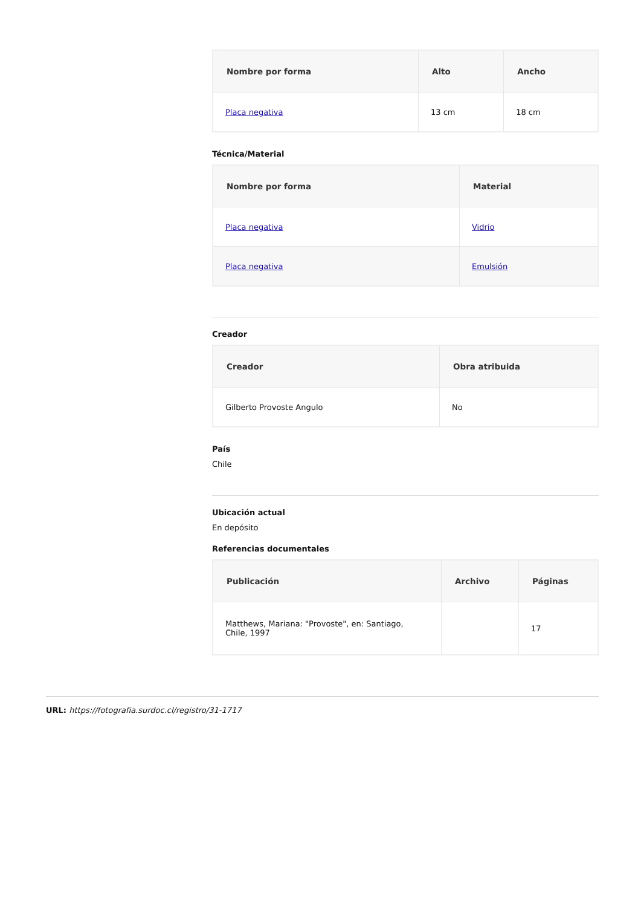| Nombre por forma | Alto | Ancho |
| --- | --- | --- |
| Placa negativa | 13 cm | 18 cm |
Técnica/Material
| Nombre por forma | Material |
| --- | --- |
| Placa negativa | Vidrio |
| Placa negativa | Emulsión |
Creador
| Creador | Obra atribuida |
| --- | --- |
| Gilberto Provoste Angulo | No |
País
Chile
Ubicación actual
En depósito
Referencias documentales
| Publicación | Archivo | Páginas |
| --- | --- | --- |
| Matthews, Mariana: "Provoste", en: Santiago, Chile, 1997 | | 17 |
URL: https://fotografia.surdoc.cl/registro/31-1717